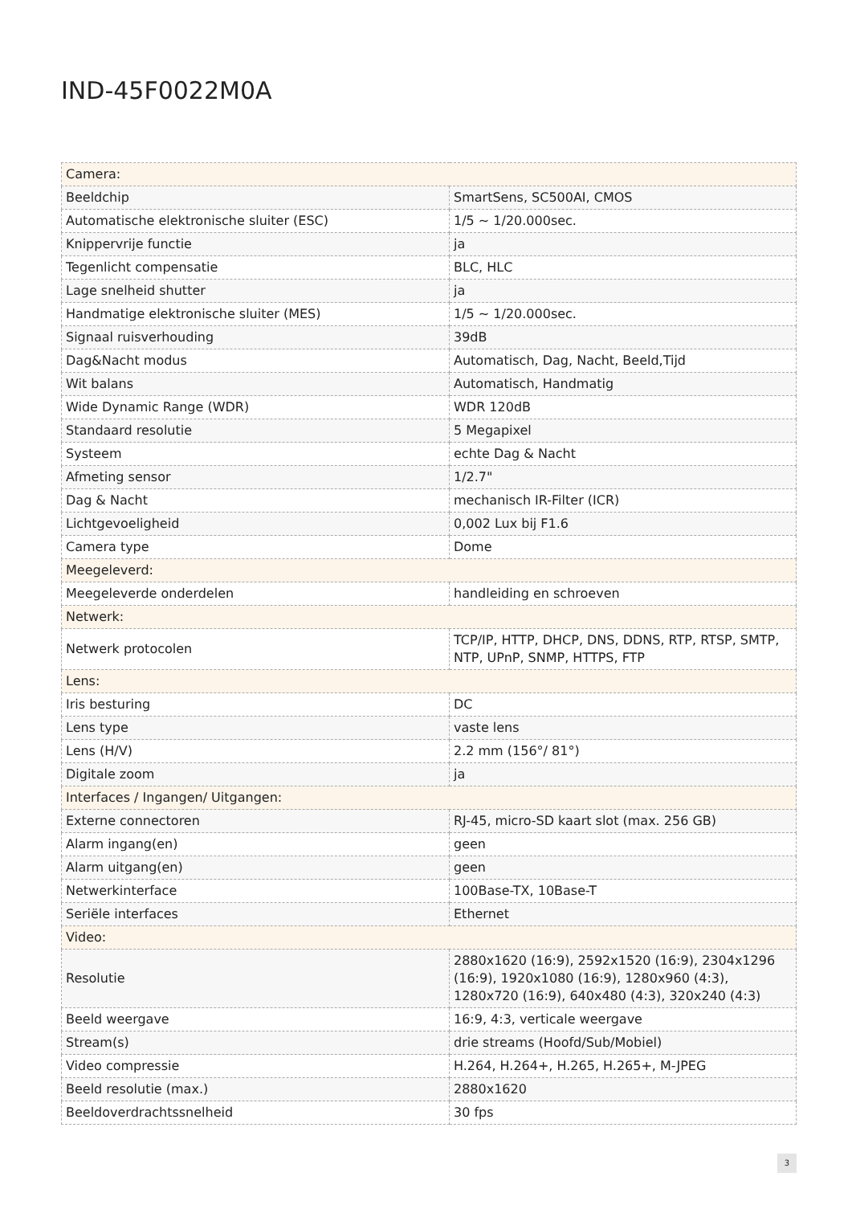IND-45F0022M0A
| Camera: | |
| Beeldchip | SmartSens, SC500AI, CMOS |
| Automatische elektronische sluiter (ESC) | 1/5 ~ 1/20.000sec. |
| Knippervrije functie | ja |
| Tegenlicht compensatie | BLC, HLC |
| Lage snelheid shutter | ja |
| Handmatige elektronische sluiter (MES) | 1/5 ~ 1/20.000sec. |
| Signaal ruisverhouding | 39dB |
| Dag&Nacht modus | Automatisch, Dag, Nacht, Beeld,Tijd |
| Wit balans | Automatisch, Handmatig |
| Wide Dynamic Range (WDR) | WDR 120dB |
| Standaard resolutie | 5 Megapixel |
| Systeem | echte Dag & Nacht |
| Afmeting sensor | 1/2.7" |
| Dag & Nacht | mechanisch IR-Filter (ICR) |
| Lichtgevoeligheid | 0,002 Lux bij F1.6 |
| Camera type | Dome |
| Meegeleverd: | |
| Meegeleverde onderdelen | handleiding en schroeven |
| Netwerk: | |
| Netwerk protocolen | TCP/IP, HTTP, DHCP, DNS, DDNS, RTP, RTSP, SMTP, NTP, UPnP, SNMP, HTTPS, FTP |
| Lens: | |
| Iris besturing | DC |
| Lens type | vaste lens |
| Lens (H/V) | 2.2 mm (156°/ 81°) |
| Digitale zoom | ja |
| Interfaces / Ingangen/ Uitgangen: | |
| Externe connectoren | RJ-45, micro-SD kaart slot (max. 256 GB) |
| Alarm ingang(en) | geen |
| Alarm uitgang(en) | geen |
| Netwerkinterface | 100Base-TX, 10Base-T |
| Seriële interfaces | Ethernet |
| Video: | |
| Resolutie | 2880x1620 (16:9), 2592x1520 (16:9), 2304x1296 (16:9), 1920x1080 (16:9), 1280x960 (4:3), 1280x720 (16:9), 640x480 (4:3), 320x240 (4:3) |
| Beeld weergave | 16:9, 4:3, verticale weergave |
| Stream(s) | drie streams (Hoofd/Sub/Mobiel) |
| Video compressie | H.264, H.264+, H.265, H.265+, M-JPEG |
| Beeld resolutie (max.) | 2880x1620 |
| Beeldoverdrachtssnelheid | 30 fps |
3